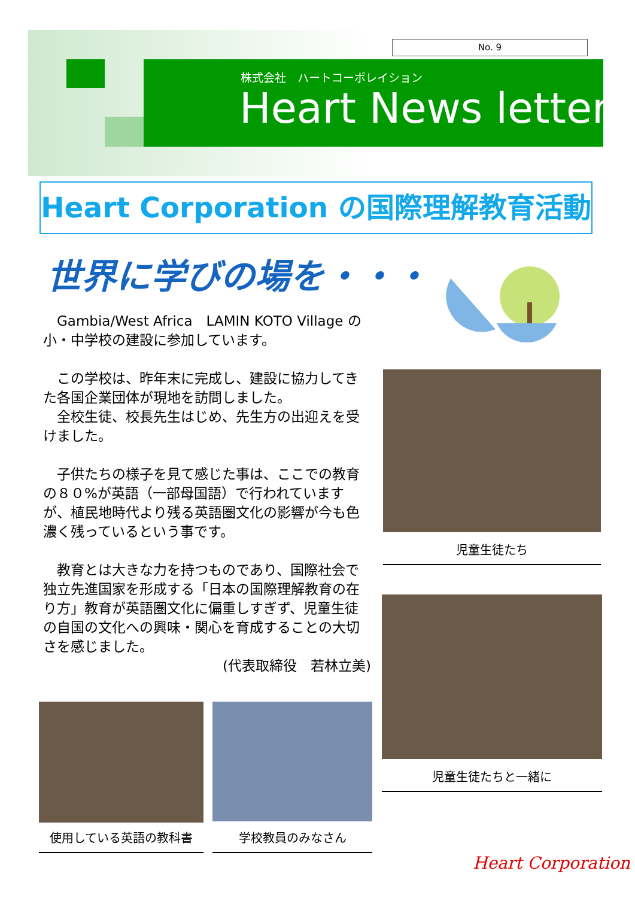No. 9
株式会社　ハートコーポレイション
Heart News letter
Heart Corporation の国際理解教育活動
世界に学びの場を・・・
　Gambia/West Africa　LAMIN KOTO Village の小・中学校の建設に参加しています。
　この学校は、昨年末に完成し、建設に協力してきた各国企業団体が現地を訪問しました。
　全校生徒、校長先生はじめ、先生方の出迎えを受けました。
　子供たちの様子を見て感じた事は、ここでの教育の８０%が英語（一部母国語）で行われていますが、植民地時代より残る英語圏文化の影響が今も色濃く残っているという事です。
　教育とは大きな力を持つものであり、国際社会で独立先進国家を形成する「日本の国際理解教育の在り方」教育が英語圏文化に偏重しすぎず、児童生徒の自国の文化への興味・関心を育成することの大切さを感じました。
(代表取締役　若林立美)
児童生徒たち
児童生徒たちと一緒に
使用している英語の教科書 学校教員のみなさん
Heart Corporation